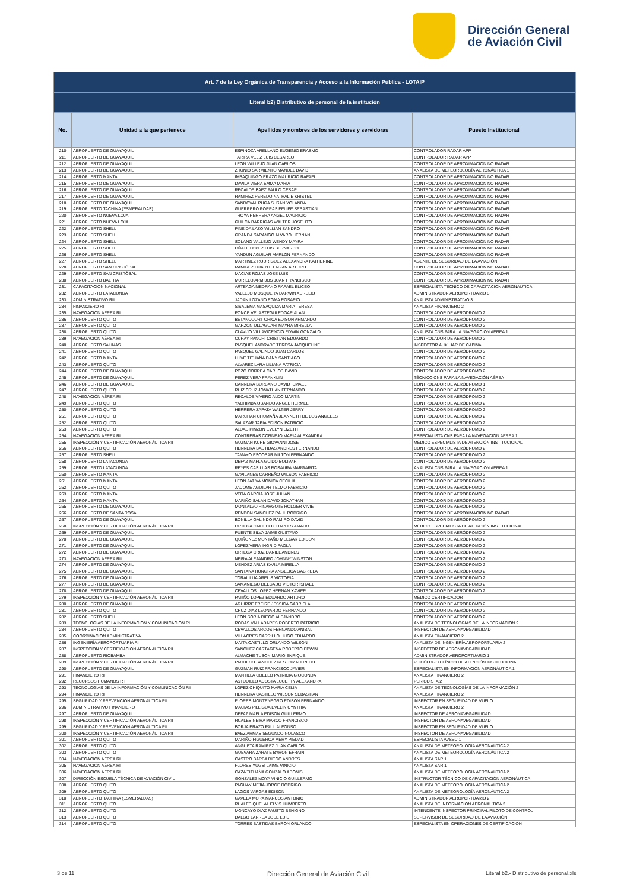Dirección General
de Aviación Civil
| Art. 7 de la Ley Orgánica de Transparencia y Acceso a la Información Pública - LOTAIP | | | |
| Literal b2) Distributivo de personal de la institución | | | |
| No. | Unidad a la que pertenece | Apellidos y nombres de los servidores y servidoras | Puesto Institucional |
| 210 | AEROPUERTO DE GUAYAQUIL | ESPINOZA ARELLANO EUGENIO ERASMO | CONTROLADOR RADAR APP |
| 211 | AEROPUERTO DE GUAYAQUIL | TARIRA VELIZ LUIS CESAREO | CONTROLADOR RADAR APP |
| 212 | AEROPUERTO DE GUAYAQUIL | LEON VALLEJO JUAN CARLOS | CONTROLADOR DE APROXIMACIÓN NO RADAR |
| 213 | AEROPUERTO DE GUAYAQUIL | ZHUNIO SARMIENTO MANUEL DAVID | ANALISTA DE METEOROLOGÍA AERONÁUTICA 1 |
| 214 | AEROPUERTO MANTA | IMBAQUINGO ERAZO MAURICIO RAFAEL | CONTROLADOR DE APROXIMACIÓN NO RADAR |
| 215 | AEROPUERTO DE GUAYAQUIL | DAVILA VIERA EMMA MARIA | CONTROLADOR DE APROXIMACIÓN NO RADAR |
| 216 | AEROPUERTO DE GUAYAQUIL | RECALDE BAEZ PAULO CESAR | CONTROLADOR DE APROXIMACIÓN NO RADAR |
| 217 | AEROPUERTO DE GUAYAQUIL | RAMIREZ PEREDO NATHALIE KRISTEL | CONTROLADOR DE APROXIMACIÓN NO RADAR |
| 218 | AEROPUERTO DE GUAYAQUIL | SANDOVAL PUGA SUSAN YOLANDA | CONTROLADOR DE APROXIMACIÓN NO RADAR |
| 219 | AEROPUERTO TACHINA (ESMERALDAS) | GUERRERO PORRAS FELIPE SEBASTIAN | CONTROLADOR DE APROXIMACIÓN NO RADAR |
| 220 | AEROPUERTO NUEVA LOJA | TROYA HERRERA ANGEL MAURICIO | CONTROLADOR DE APROXIMACIÓN NO RADAR |
| 221 | AEROPUERTO NUEVA LOJA | GUILCA BARRIGAS WALTER JOSELITO | CONTROLADOR DE APROXIMACIÓN NO RADAR |
| 222 | AEROPUERTO SHELL | PINEIDA LAZO WILLIAN SANDRO | CONTROLADOR DE APROXIMACIÓN NO RADAR |
| 223 | AEROPUERTO SHELL | GRANDA SARANGO ALVARO HERNAN | CONTROLADOR DE APROXIMACIÓN NO RADAR |
| 224 | AEROPUERTO SHELL | SOLANO VALLEJO WENDY MAYRA | CONTROLADOR DE APROXIMACIÓN NO RADAR |
| 225 | AEROPUERTO SHELL | OÑATE LOPEZ LUIS BERNARDO | CONTROLADOR DE APROXIMACIÓN NO RADAR |
| 226 | AEROPUERTO SHELL | YANDUN AGUILAR MARLON FERNANDO | CONTROLADOR DE APROXIMACIÓN NO RADAR |
| 227 | AEROPUERTO SHELL | MARTINEZ RODRIGUEZ ALEXANDRA KATHERINE | AGENTE DE SEGURIDAD DE LA AVIACIÓN |
| 228 | AEROPUERTO SAN CRISTÓBAL | RAMIREZ DUARTE FABIAN ARTURO | CONTROLADOR DE APROXIMACIÓN NO RADAR |
| 229 | AEROPUERTO SAN CRISTÓBAL | MACIAS ROJAS JOSE LUIS | CONTROLADOR DE APROXIMACIÓN NO RADAR |
| 230 | AEROPUERTO BALTRA | MURILLO ARMIJOS JUAN FRANCISCO | CONTROLADOR DE APROXIMACIÓN NO RADAR |
| 231 | CAPACITACIÓN NACIONAL | ARTEAGA MEDRANO RAFAEL ELICEO | ESPECIALISTA TÉCNICO DE CAPACITACIÓN AERONÁUTICA |
| 232 | AEROPUERTO LATACUNGA | VALLEJO MOSQUERA DARWIN AURELIO | ADMINISTRADOR AEROPORTUARIO 3 |
| 233 | ADMINISTRATIVO RII | JADAN LOZANO EGMA ROSARIO | ANALISTA ADMINISTRATIVO 3 |
| 234 | FINANCIERO RI | SISALEMA MASAQUIZA MARIA TERESA | ANALISTA FINANCIERO 2 |
| 235 | NAVEGACIÓN AÉREA RI | PONCE VELASTEGUI EDGAR ALAN | CONTROLADOR DE AERÓDROMO 2 |
| 236 | AEROPUERTO QUITO | BETANCOURT CHICA EDISON ARMANDO | CONTROLADOR DE AERÓDROMO 2 |
| 237 | AEROPUERTO QUITO | GARZON ULLAGUARI MAYRA MIRELLA | CONTROLADOR DE AERÓDROMO 2 |
| 238 | AEROPUERTO QUITO | CLAVIJO VILLAVICENCIO EDWIN GONZALO | ANALISTA CNS PARA LA NAVEGACIÓN AÉREA 1 |
| 239 | NAVEGACIÓN AÉREA RI | CURAY PANCHI CRISTIAN EDUARDO | CONTROLADOR DE AERÓDROMO 2 |
| 240 | AEROPUERTO SALINAS | PASQUEL ANDRADE TERESA JACQUELINE | INSPECTOR AUXILIAR DE CABINA |
| 241 | AEROPUERTO QUITO | PASQUEL GALINDO JUAN CARLOS | CONTROLADOR DE AERÓDROMO 2 |
| 242 | AEROPUERTO MANTA | LLIVE TITUAÑA DANY SANTIAGO | CONTROLADOR DE AERÓDROMO 2 |
| 243 | AEROPUERTO QUITO | ALVAREZ LARA LILIANA PATRICIA | CONTROLADOR DE AERÓDROMO 2 |
| 244 | AEROPUERTO DE GUAYAQUIL | POZO CORREA CARLOS DAVID | CONTROLADOR DE AERÓDROMO 2 |
| 245 | AEROPUERTO DE GUAYAQUIL | PEREZ VERA FRANKLIN | TÉCNICO CNS PARA LA NAVEGACIÓN AÉREA |
| 246 | AEROPUERTO DE GUAYAQUIL | CARRERA BURBANO DAVID ISMAEL | CONTROLADOR DE AERÓDROMO 1 |
| 247 | AEROPUERTO QUITO | RUIZ CRUZ JONATHAN FERNANDO | CONTROLADOR DE AERÓDROMO 2 |
| 248 | NAVEGACIÓN AÉREA RI | RECALDE VIVERO ALDO MARTIN | CONTROLADOR DE AERÓDROMO 2 |
| 249 | AEROPUERTO QUITO | YACHIMBA OBANDO ANGEL HERMEL | CONTROLADOR DE AERÓDROMO 2 |
| 250 | AEROPUERTO QUITO | HERRERA ZAPATA WALTER JERRY | CONTROLADOR DE AERÓDROMO 2 |
| 251 | AEROPUERTO QUITO | MARCHAN CHUMAÑA JEANNETH DE LOS ANGELES | CONTROLADOR DE AERÓDROMO 2 |
| 252 | AEROPUERTO QUITO | SALAZAR TAPIA EDISON PATRICIO | CONTROLADOR DE AERÓDROMO 2 |
| 253 | AEROPUERTO QUITO | ALDAS PINZON EVELYN LIZETH | CONTROLADOR DE AERÓDROMO 2 |
| 254 | NAVEGACIÓN AÉREA RI | CONTRERAS CORNEJO MARIA ALEXANDRA | ESPECIALISTA CNS PARA LA NAVEGACIÓN AÉREA 1 |
| 255 | INSPECCIÓN Y CERTIFICACIÓN AERONÁUTICA RII | GUZMAN KURE GIOVANNI JOSE | MÉDICO ESPECIALISTA DE ATENCIÓN INSTITUCIONAL |
| 256 | AEROPUERTO QUITO | HERRERA BASTIDAS ANDRES FERNANDO | CONTROLADOR DE AERÓDROMO 2 |
| 257 | AEROPUERTO SHELL | TAMAYO ESCOBAR MILTON FERNANDO | CONTROLADOR DE AERÓDROMO 2 |
| 258 | AEROPUERTO LATACUNGA | DEFAZ MAFLA GUIDO BOLIVAR | CONTROLADOR DE AERÓDROMO 2 |
| 259 | AEROPUERTO LATACUNGA | REYES CASILLAS ROSAURA MARGARITA | ANALISTA CNS PARA LA NAVEGACIÓN AÉREA 1 |
| 260 | AEROPUERTO MANTA | GAVILANES CARREÑO WILSON FABRICIO | CONTROLADOR DE AERÓDROMO 2 |
| 261 | AEROPUERTO MANTA | LEON JATIVA MONICA CECILIA | CONTROLADOR DE AERÓDROMO 2 |
| 262 | AEROPUERTO QUITO | JACOME AGUILAR TELMO FABRICIO | CONTROLADOR DE AERÓDROMO 2 |
| 263 | AEROPUERTO MANTA | VERA GARCIA JOSE JULIAN | CONTROLADOR DE AERÓDROMO 2 |
| 264 | AEROPUERTO MANTA | MARIÑO SALAN DAVID JONATHAN | CONTROLADOR DE AERÓDROMO 2 |
| 265 | AEROPUERTO DE GUAYAQUIL | MONTALVO PINARGOTE HOLGER VIVIE | CONTROLADOR DE AERÓDROMO 2 |
| 266 | AEROPUERTO DE SANTA ROSA | RENDON SANCHEZ RAUL RODRIGO | CONTROLADOR DE APROXIMACIÓN NO RADAR |
| 267 | AEROPUERTO DE GUAYAQUIL | BONILLA GALINDO RAMIRO DAVID | CONTROLADOR DE AERÓDROMO 2 |
| 268 | INSPECCIÓN Y CERTIFICACIÓN AERONÁUTICA RII | ORTEGA CAICEDO CHARLES AMADO | MÉDICO ESPECIALISTA DE ATENCIÓN INSTITUCIONAL |
| 269 | AEROPUERTO DE GUAYAQUIL | PUENTE SILVA JAIME GUSTAVO | CONTROLADOR DE AERÓDROMO 2 |
| 270 | AEROPUERTO DE GUAYAQUIL | QUIÑONEZ MONTAÑO MELGAR EDISON | CONTROLADOR DE AERÓDROMO 2 |
| 271 | AEROPUERTO DE GUAYAQUIL | LOPEZ VERA INGRID PAOLA | CONTROLADOR DE AERÓDROMO 2 |
| 272 | AEROPUERTO DE GUAYAQUIL | ORTEGA CRUZ DANIEL ANDRES | CONTROLADOR DE AERÓDROMO 2 |
| 273 | NAVEGACIÓN AÉREA RII | NEIRA ALEJANDRO JOHNNY WINSTON | CONTROLADOR DE AERÓDROMO 2 |
| 274 | AEROPUERTO DE GUAYAQUIL | MENDEZ ARIAS KARLA MIRELLA | CONTROLADOR DE AERÓDROMO 2 |
| 275 | AEROPUERTO DE GUAYAQUIL | SANTANA HUNGRIA ANGELICA GABRIELA | CONTROLADOR DE AERÓDROMO 2 |
| 276 | AEROPUERTO DE GUAYAQUIL | TORAL LUA ARELIS VICTORIA | CONTROLADOR DE AERÓDROMO 2 |
| 277 | AEROPUERTO DE GUAYAQUIL | SAMANIEGO DELGADO VICTOR ISRAEL | CONTROLADOR DE AERÓDROMO 2 |
| 278 | AEROPUERTO DE GUAYAQUIL | CEVALLOS LOPEZ HERNAN XAVIER | CONTROLADOR DE AERÓDROMO 2 |
| 279 | INSPECCIÓN Y CERTIFICACIÓN AERONÁUTICA RII | PATIÑO LOPEZ EDUARDO ARTURO | MÉDICO CERTIFICADOR |
| 280 | AEROPUERTO DE GUAYAQUIL | AGUIRRE FREIRE JESSICA GABRIELA | CONTROLADOR DE AERÓDROMO 2 |
| 281 | AEROPUERTO QUITO | CRUZ DIAZ LEONARDO FERNANDO | CONTROLADOR DE AERÓDROMO 2 |
| 282 | AEROPUERTO SHELL | LEON SORIA DIEGO ALEJANDRO | CONTROLADOR DE AERÓDROMO 2 |
| 283 | TECNOLOGÍAS DE LA INFORMACIÓN Y COMUNICACIÓN RI | RODAS VALLADARES ROBERTO PATRICIO | ANALISTA DE TECNOLOGÍAS DE LA INFORMACIÓN 2 |
| 284 | AEROPUERTO QUITO | CEVALLOS ARCOS FERNANDO ANIBAL | INSPECTOR DE AERONAVEGABILIDAD |
| 285 | COORDINACIÓN ADMINISTRATIVA | VILLACRES CARRILLO HUGO EDUARDO | ANALISTA FINANCIERO 2 |
| 286 | INGENIERÍA AEROPORTUARIA RI | MAITA CASTILLO ORLANDO WILSON | ANALISTA DE INGENIERÍA AEROPORTUARIA 2 |
| 287 | INSPECCIÓN Y CERTIFICACIÓN AERONÁUTICA RII | SANCHEZ CARTAGENA ROBERTO EDWIN | INSPECTOR DE AERONAVEGABILIDAD |
| 288 | AEROPUERTO RIOBAMBA | ALMACHE TUBON MARIO ENRIQUE | ADMINISTRADOR AEROPORTUARIO 1 |
| 289 | INSPECCIÓN Y CERTIFICACIÓN AERONÁUTICA RII | PACHECO SANCHEZ NESTOR ALFREDO | PSICÓLOGO CLÍNICO DE ATENCIÓN INSTITUCIONAL |
| 290 | AEROPUERTO DE GUAYAQUIL | GUZMAN RUIZ FRANCISCO JAVIER | ESPECIALISTA EN INFORMACIÓN AERONÁUTICA 1 |
| 291 | FINANCIERO RII | MANTILLA COELLO PATRICIA GIOCONDA | ANALISTA FINANCIERO 2 |
| 292 | RECURSOS HUMANOS RII | ASTUDILLO ACOSTA LUCETTY ALEXANDRA | PERIODISTA 2 |
| 293 | TECNOLOGÍAS DE LA INFORMACIÓN Y COMUNICACIÓN RII | LOPEZ CHIQUITO MARIA CELIA | ANALISTA DE TECNOLOGÍAS DE LA INFORMACIÓN 2 |
| 294 | FINANCIERO RII | HERRERA CASTILLO WILSON SEBASTIAN | ANALISTA FINANCIERO 2 |
| 295 | SEGURIDAD Y PREVENCIÓN AERONÁUTICA RII | FLORES MONTENEGRO EDISON FERNANDO | INSPECTOR EN SEGURIDAD DE VUELO |
| 296 | ADMINISTRATIVO FINANCIERO | MACIAS PILLIGUA EVELIN CYNTHIA | ANALISTA FINANCIERO 2 |
| 297 | AEROPUERTO DE GUAYAQUIL | DEFAZ MAFLA EDISON GUILLERMO | INSPECTOR DE AERONAVEGABILIDAD |
| 298 | INSPECCIÓN Y CERTIFICACIÓN AERONÁUTICA RII | RUALES NEIRA MARCO FRANCISCO | INSPECTOR DE AERONAVEGABILIDAD |
| 299 | SEGURIDAD Y PREVENCIÓN AERONÁUTICA RII | BORJA ERAZO PAUL ALFONSO | INSPECTOR EN SEGURIDAD DE VUELO |
| 300 | INSPECCIÓN Y CERTIFICACIÓN AERONÁUTICA RII | BAEZ ARMAS SEGUNDO NOLASCO | INSPECTOR DE AERONAVEGABILIDAD |
| 301 | AEROPUERTO QUITO | MARIÑO FIGUEROA MERY PIEDAD | ESPECIALISTA AVSEC 1 |
| 302 | AEROPUERTO QUITO | ANGUETA RAMIREZ JUAN CARLOS | ANALISTA DE METEOROLOGÍA AERONÁUTICA 2 |
| 303 | AEROPUERTO QUITO | GUEVARA ZARATE BYRON EFRAIN | ANALISTA DE METEOROLOGÍA AERONÁUTICA 2 |
| 304 | NAVEGACIÓN AÉREA RI | CASTRO BARBA DIEGO ANDRES | ANALISTA SAR 1 |
| 305 | NAVEGACIÓN AÉREA RI | FLORES YUGSI JAIME VINICIO | ANALISTA SAR 1 |
| 306 | NAVEGACIÓN AÉREA RI | CAZA TITUAÑA GONZALO ADONIS | ANALISTA DE METEOROLOGÍA AERONÁUTICA 2 |
| 307 | DIRECCIÓN ESCUELA TÉCNICA DE AVIACIÓN CIVIL | GONZALEZ MOYA VINICIO GUILLERMO | INSTRUCTOR TÉCNICO DE CAPACITACIÓN AERONÁUTICA |
| 308 | AEROPUERTO QUITO | PAGUAY MEJIA JORGE RODRIGO | ANALISTA DE METEOROLOGÍA AERONÁUTICA 2 |
| 309 | AEROPUERTO QUITO | LAGOS VARGAS EDISON | ANALISTA DE METEOROLOGÍA AERONÁUTICA 2 |
| 310 | AEROPUERTO TACHINA (ESMERALDAS) | GAVELA MORA MARCOS ANTONIO | ADMINISTRADOR AEROPORTUARIO 2 |
| 311 | AEROPUERTO QUITO | RUALES QUELAL ELVIS HUMBERTO | ANALISTA DE INFORMACIÓN AERONÁUTICA 2 |
| 312 | AEROPUERTO QUITO | MONCAYO DIAZ FAUSTO BENIGNO | INTENDENTE INSPECTOR PRINCIPAL PILOTO DE CONTROL |
| 313 | AEROPUERTO QUITO | DALGO LARREA JOSE LUIS | SUPERVISOR DE SEGURIDAD DE LA AVIACIÓN |
| 314 | AEROPUERTO QUITO | TORRES BASTIDAS BYRON ORLANDO | ESPECIALISTA EN OPERACIONES DE CERTIFICACIÓN |
3 de 11
Dirección General de Aviación Civil
Literal b2.- Distributivo de personal.xls